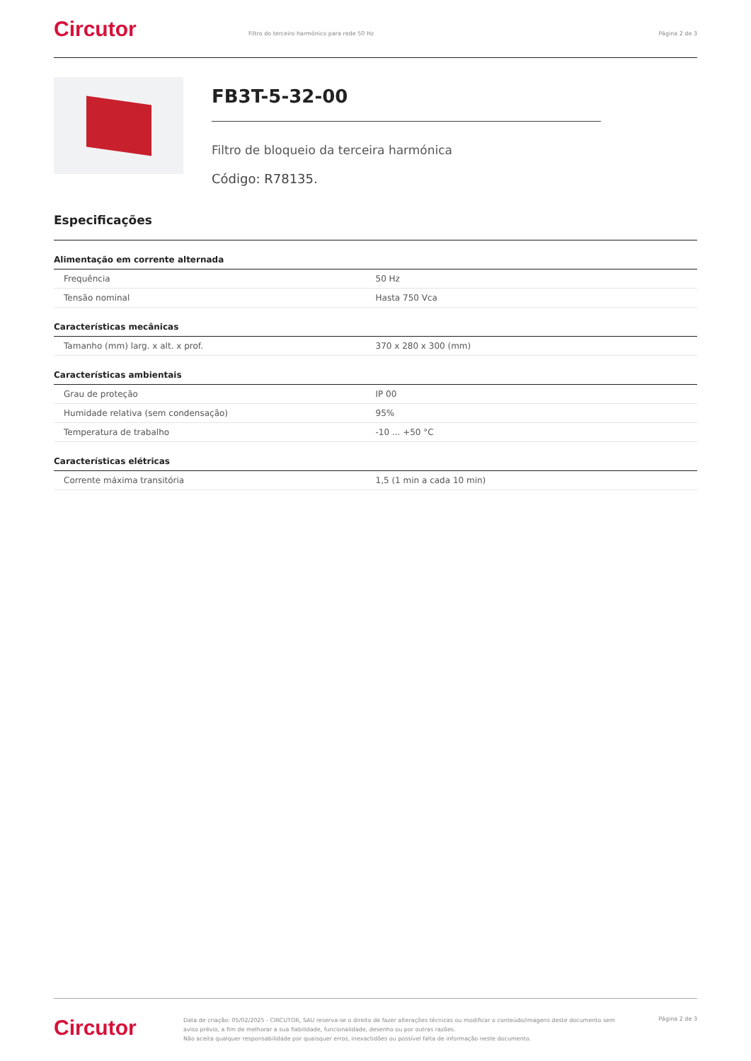Circutor
Filtro do terceiro harmónico para rede 50 Hz
Página 2 de 3
FB3T-5-32-00
Filtro de bloqueio da terceira harmónica
Código: R78135.
Especificações
Alimentação em corrente alternada
| Frequência | 50 Hz |
| Tensão nominal | Hasta 750 Vca |
Características mecânicas
| Tamanho (mm) larg. x alt. x prof. | 370 x 280 x 300 (mm) |
Características ambientais
| Grau de proteção | IP 00 |
| Humidade relativa (sem condensação) | 95% |
| Temperatura de trabalho | -10 ... +50 °C |
Características elétricas
| Corrente máxima transitória | 1,5 (1 min a cada 10 min) |
Circutor
Data de criação: 05/02/2025 - CIRCUTOR, SAU reserva-se o direito de fazer alterações técnicas ou modificar o conteúdo/imagens deste documento sem aviso prévio, a fim de melhorar a sua fiabilidade, funcionalidade, desenho ou por outras razões.
Não aceita qualquer responsabilidade por quaisquer erros, inexactidões ou possível falta de informação neste documento.
Página 2 de 3